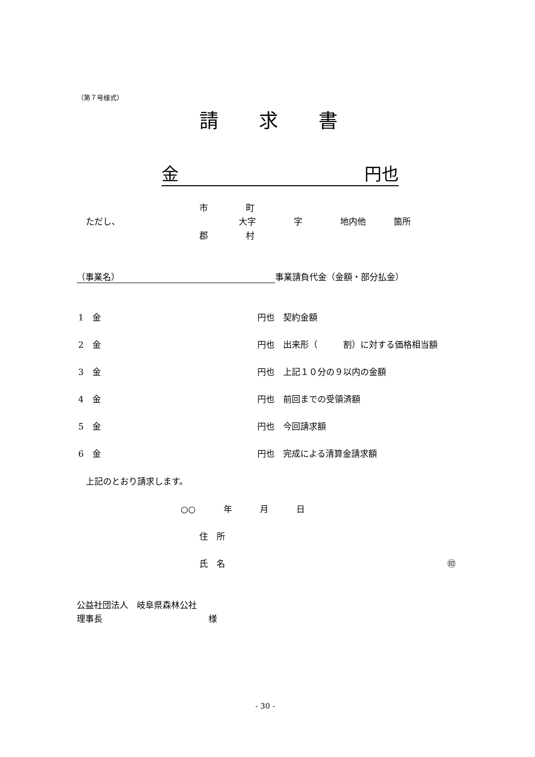（第７号様式）
請 求 書
金 円也
市 町
ただし、 大字 字 地内他 箇所
郡 村
（事業名） 事業請負代金（金額・部分払金）
1　金 円也　契約金額
2　金 円也　出来形（　　　割）に対する価格相当額
3　金 円也　上記１０分の９以内の金額
4　金 円也　前回までの受領済額
5　金 円也　今回請求額
6　金 円也　完成による清算金請求額
上記のとおり請求します。
○○ 年 月 日
住　所
氏　名 ㊞
公益社団法人　岐阜県森林公社
理事長 様
- 30 -